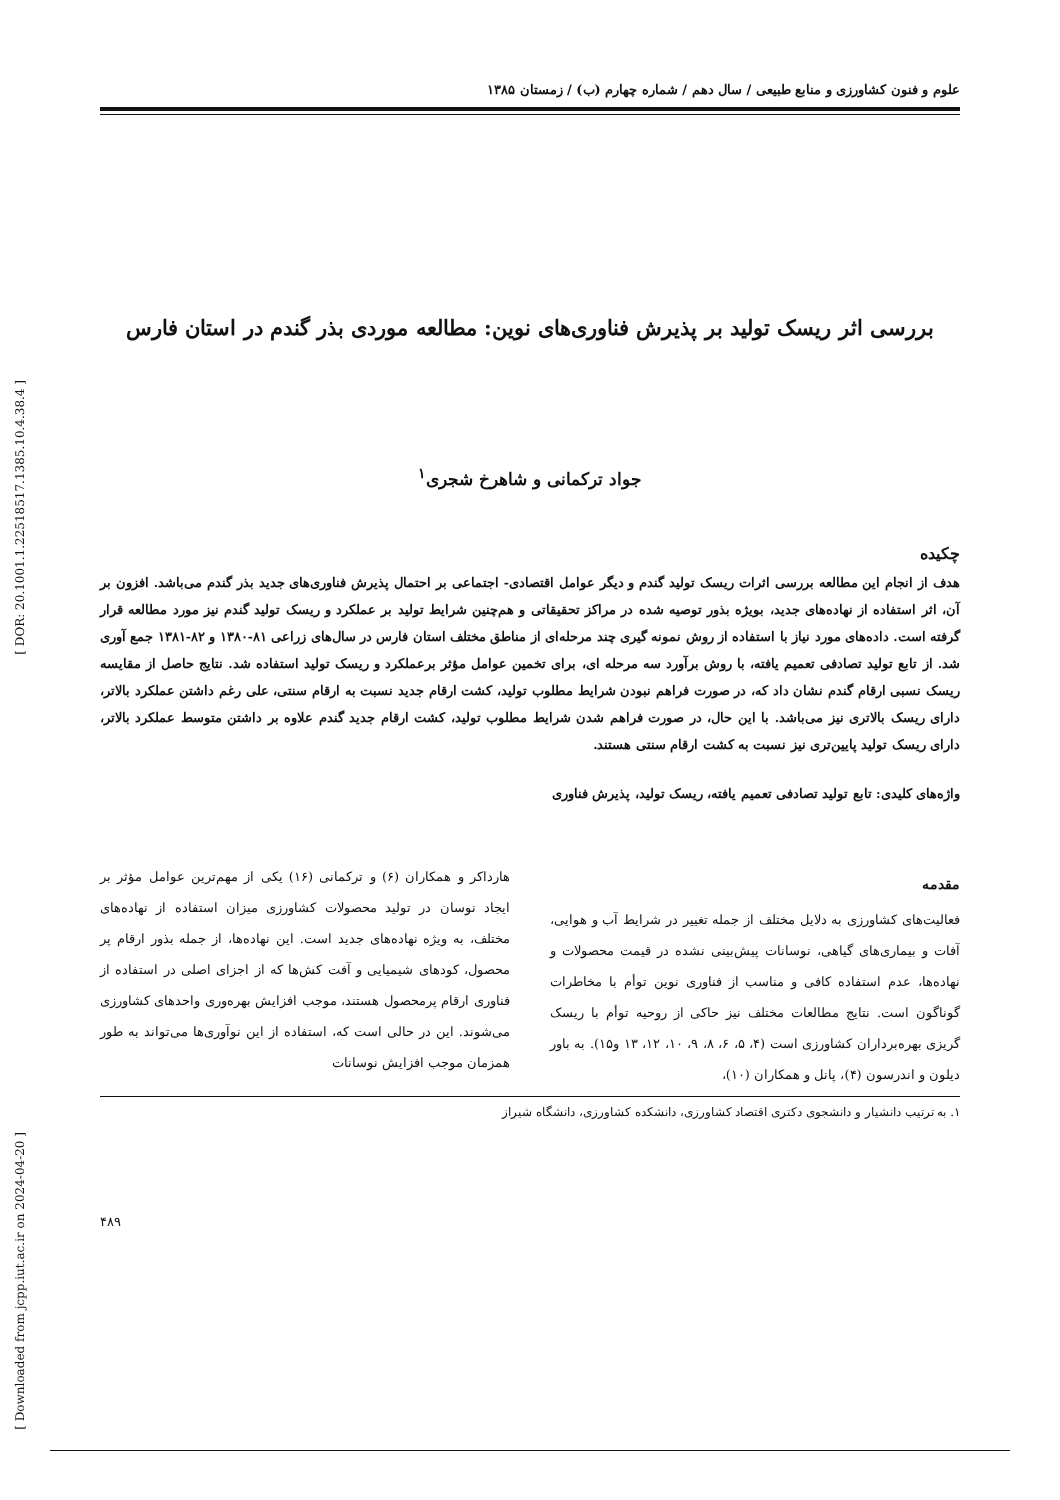[ DOR: 20.1001.1.22518517.1385.10.4.38.4 ]
[ Downloaded from jcpp.iut.ac.ir on 2024-04-20 ]
علوم و فنون کشاورزی و منابع طبیعی / سال دهم / شماره چهارم (ب) / زمستان ۱۳۸۵
بررسی اثر ریسک تولید بر پذیرش فناوری‌های نوین: مطالعه موردی بذر گندم در استان فارس
جواد ترکمانی و شاهرخ شجری<sup>۱</sup>
چکیده
هدف از انجام این مطالعه بررسی اثرات ریسک تولید گندم و دیگر عوامل اقتصادی- اجتماعی بر احتمال پذیرش فناوری‌های جدید بذر گندم می‌باشد. افزون بر آن، اثر استفاده از نهاده‌های جدید، بویژه بذور توصیه شده در مراکز تحقیقاتی و هم‌چنین شرایط تولید بر عملکرد و ریسک تولید گندم نیز مورد مطالعه قرار گرفته است. داده‌های مورد نیاز با استفاده از روش نمونه گیری چند مرحله‌ای از مناطق مختلف استان فارس در سال‌های زراعی ۸۱-۱۳۸۰ و ۸۲-۱۳۸۱ جمع آوری شد. از تابع تولید تصادفی تعمیم یافته، با روش برآورد سه مرحله ای، برای تخمین عوامل مؤثر برعملکرد و ریسک تولید استفاده شد. نتایج حاصل از مقایسه ریسک نسبی ارقام گندم نشان داد که، در صورت فراهم نبودن شرایط مطلوب تولید، کشت ارقام جدید نسبت به ارقام سنتی، علی رغم داشتن عملکرد بالاتر، دارای ریسک بالاتری نیز می‌باشد. با این حال، در صورت فراهم شدن شرایط مطلوب تولید، کشت ارقام جدید گندم علاوه بر داشتن متوسط عملکرد بالاتر، دارای ریسک تولید پایین‌تری نیز نسبت به کشت ارقام سنتی هستند.
واژه‌های کلیدی: تابع تولید تصادفی تعمیم یافته، ریسک تولید، پذیرش فناوری
مقدمه
فعالیت‌های کشاورزی به دلایل مختلف از جمله تغییر در شرایط آب و هوایی، آفات و بیماری‌های گیاهی، نوسانات پیش‌بینی نشده در قیمت محصولات و نهاده‌ها، عدم استفاده کافی و مناسب از فناوری نوین توأم با مخاطرات گوناگون است. نتایج مطالعات مختلف نیز حاکی از روحیه توأم با ریسک گریزی بهره‌برداران کشاورزی است (۴، ۵، ۶، ۸، ۹، ۱۰، ۱۲، ۱۳ و۱۵). به باور دیلون و اندرسون (۴)، پانل و همکاران (۱۰)،
هارداکر و همکاران (۶) و ترکمانی (۱۶) یکی از مهم‌ترین عوامل مؤثر بر ایجاد نوسان در تولید محصولات کشاورزی میزان استفاده از نهاده‌های مختلف، به ویژه نهاده‌های جدید است. این نهاده‌ها، از جمله بذور ارقام پر محصول، کودهای شیمیایی و آفت کش‌ها که از اجزای اصلی در استفاده از فناوری ارقام پرمحصول هستند، موجب افزایش بهره‌وری واحدهای کشاورزی می‌شوند. این در حالی است که، استفاده از این نوآوری‌ها می‌تواند به طور همزمان موجب افزایش نوسانات
۱. به ترتیب دانشیار و دانشجوی دکتری اقتصاد کشاورزی، دانشکده کشاورزی، دانشگاه شیراز
۴۸۹